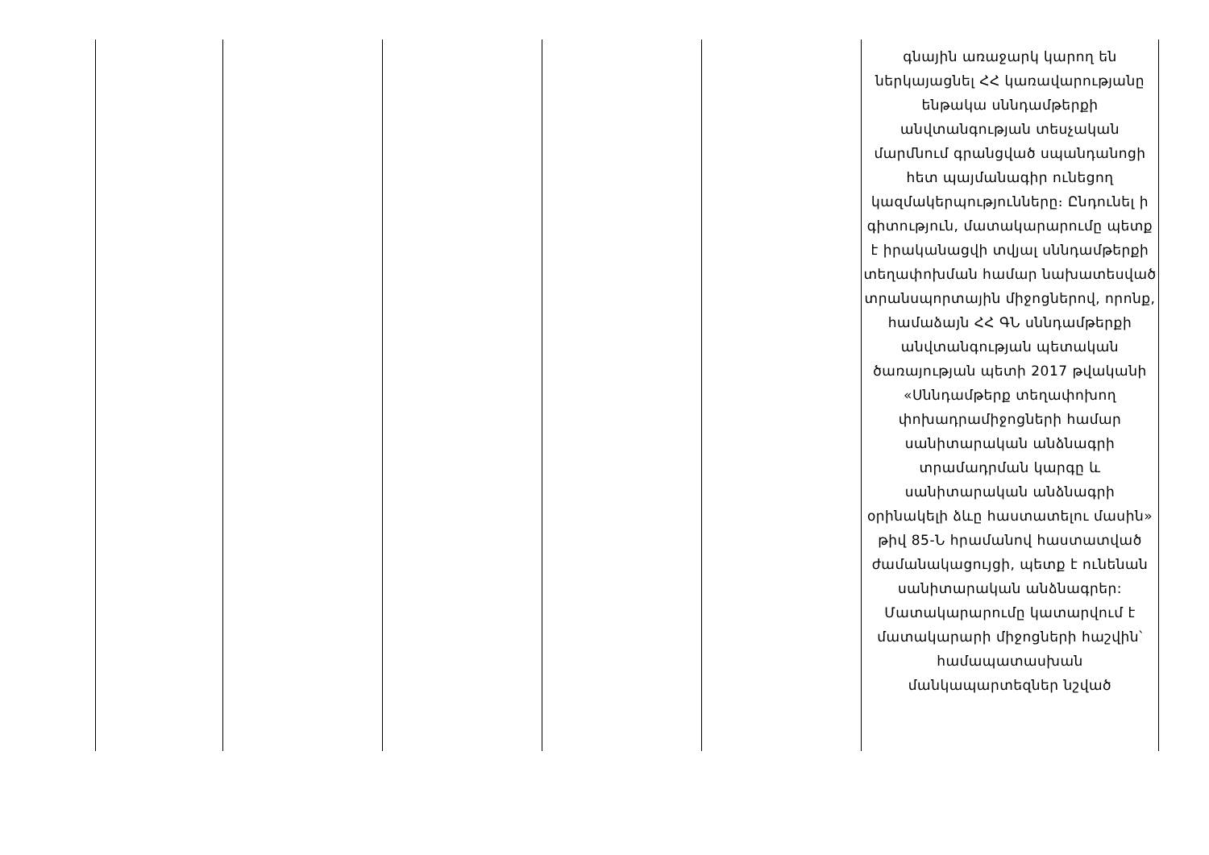| | | | | | գնային առաջարկ կարող են ներկայացնել ՀՀ կառավարությանը ենթակա սննդամթերքի անվտանգության տեսչական մարմնում գրանցված սպանդանոցի հետ պայմանագիր ունեցող կազմակերպությունները։ Ընդունել ի գիտություն, մատակարարումը պետք է իրականացվի տվյալ սննդամթերքի տեղափոխման համար նախատեսված տրանսպորտային միջոցներով, որոնք, համաձայն ՀՀ ԳՆ սննդամթերքի անվտանգության պետական ծառայության պետի 2017 թվականի «Սննդամթերք տեղափոխող փոխադրամիջոցների համար սանիտարական անձնագրի տրամադրման կարգը և սանիտարական անձնագրի օրինակելի ձևը հաստատելու մասին» թիվ 85-Ն հրամանով հաստատված ժամանակացույցի, պետք է ունենան սանիտարական անձնագրեր: Մատակարարումը կատարվում է մատակարարի միջոցների հաշվին՝ համապատասխան մանկապարտեզներ նշված |